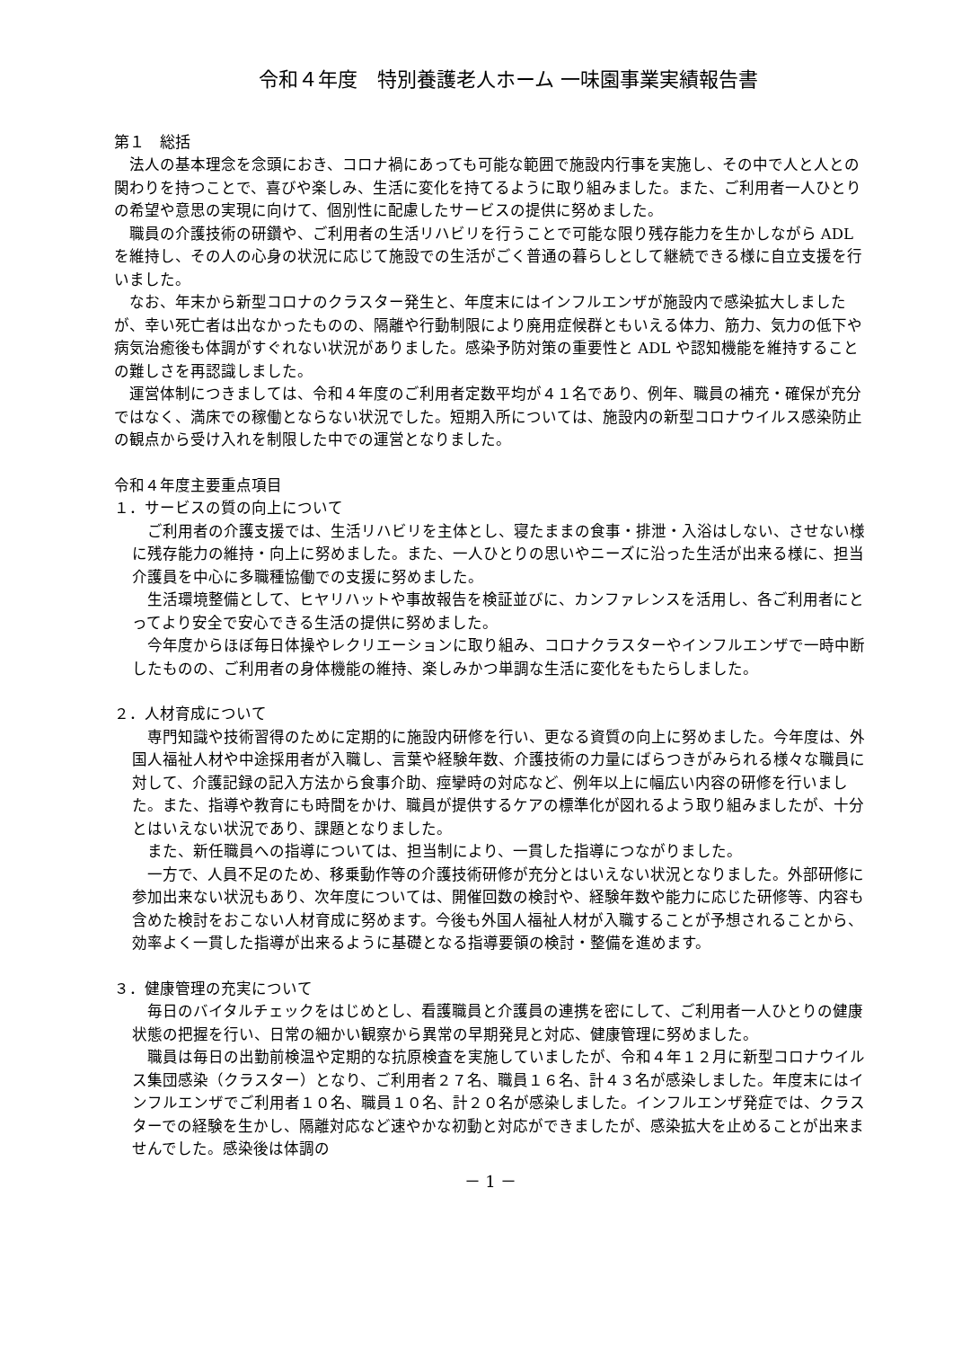令和４年度　特別養護老人ホーム 一味園事業実績報告書
第１　総括
法人の基本理念を念頭におき、コロナ禍にあっても可能な範囲で施設内行事を実施し、その中で人と人との関わりを持つことで、喜びや楽しみ、生活に変化を持てるように取り組みました。また、ご利用者一人ひとりの希望や意思の実現に向けて、個別性に配慮したサービスの提供に努めました。
職員の介護技術の研鑽や、ご利用者の生活リハビリを行うことで可能な限り残存能力を生かしながら ADL を維持し、その人の心身の状況に応じて施設での生活がごく普通の暮らしとして継続できる様に自立支援を行いました。
なお、年末から新型コロナのクラスター発生と、年度末にはインフルエンザが施設内で感染拡大しましたが、幸い死亡者は出なかったものの、隔離や行動制限により廃用症候群ともいえる体力、筋力、気力の低下や病気治癒後も体調がすぐれない状況がありました。感染予防対策の重要性と ADL や認知機能を維持することの難しさを再認識しました。
運営体制につきましては、令和４年度のご利用者定数平均が４１名であり、例年、職員の補充・確保が充分ではなく、満床での稼働とならない状況でした。短期入所については、施設内の新型コロナウイルス感染防止の観点から受け入れを制限した中での運営となりました。
令和４年度主要重点項目
１．サービスの質の向上について
ご利用者の介護支援では、生活リハビリを主体とし、寝たままの食事・排泄・入浴はしない、させない様に残存能力の維持・向上に努めました。また、一人ひとりの思いやニーズに沿った生活が出来る様に、担当介護員を中心に多職種協働での支援に努めました。
生活環境整備として、ヒヤリハットや事故報告を検証並びに、カンファレンスを活用し、各ご利用者にとってより安全で安心できる生活の提供に努めました。
今年度からほぼ毎日体操やレクリエーションに取り組み、コロナクラスターやインフルエンザで一時中断したものの、ご利用者の身体機能の維持、楽しみかつ単調な生活に変化をもたらしました。
２．人材育成について
専門知識や技術習得のために定期的に施設内研修を行い、更なる資質の向上に努めました。今年度は、外国人福祉人材や中途採用者が入職し、言葉や経験年数、介護技術の力量にばらつきがみられる様々な職員に対して、介護記録の記入方法から食事介助、痙攣時の対応など、例年以上に幅広い内容の研修を行いました。また、指導や教育にも時間をかけ、職員が提供するケアの標準化が図れるよう取り組みましたが、十分とはいえない状況であり、課題となりました。
また、新任職員への指導については、担当制により、一貫した指導につながりました。
一方で、人員不足のため、移乗動作等の介護技術研修が充分とはいえない状況となりました。外部研修に参加出来ない状況もあり、次年度については、開催回数の検討や、経験年数や能力に応じた研修等、内容も含めた検討をおこない人材育成に努めます。今後も外国人福祉人材が入職することが予想されることから、効率よく一貫した指導が出来るように基礎となる指導要領の検討・整備を進めます。
３．健康管理の充実について
毎日のバイタルチェックをはじめとし、看護職員と介護員の連携を密にして、ご利用者一人ひとりの健康状態の把握を行い、日常の細かい観察から異常の早期発見と対応、健康管理に努めました。
職員は毎日の出勤前検温や定期的な抗原検査を実施していましたが、令和４年１２月に新型コロナウイルス集団感染（クラスター）となり、ご利用者２７名、職員１６名、計４３名が感染しました。年度末にはインフルエンザでご利用者１０名、職員１０名、計２０名が感染しました。インフルエンザ発症では、クラスターでの経験を生かし、隔離対応など速やかな初動と対応ができましたが、感染拡大を止めることが出来ませんでした。感染後は体調の
－ 1 －